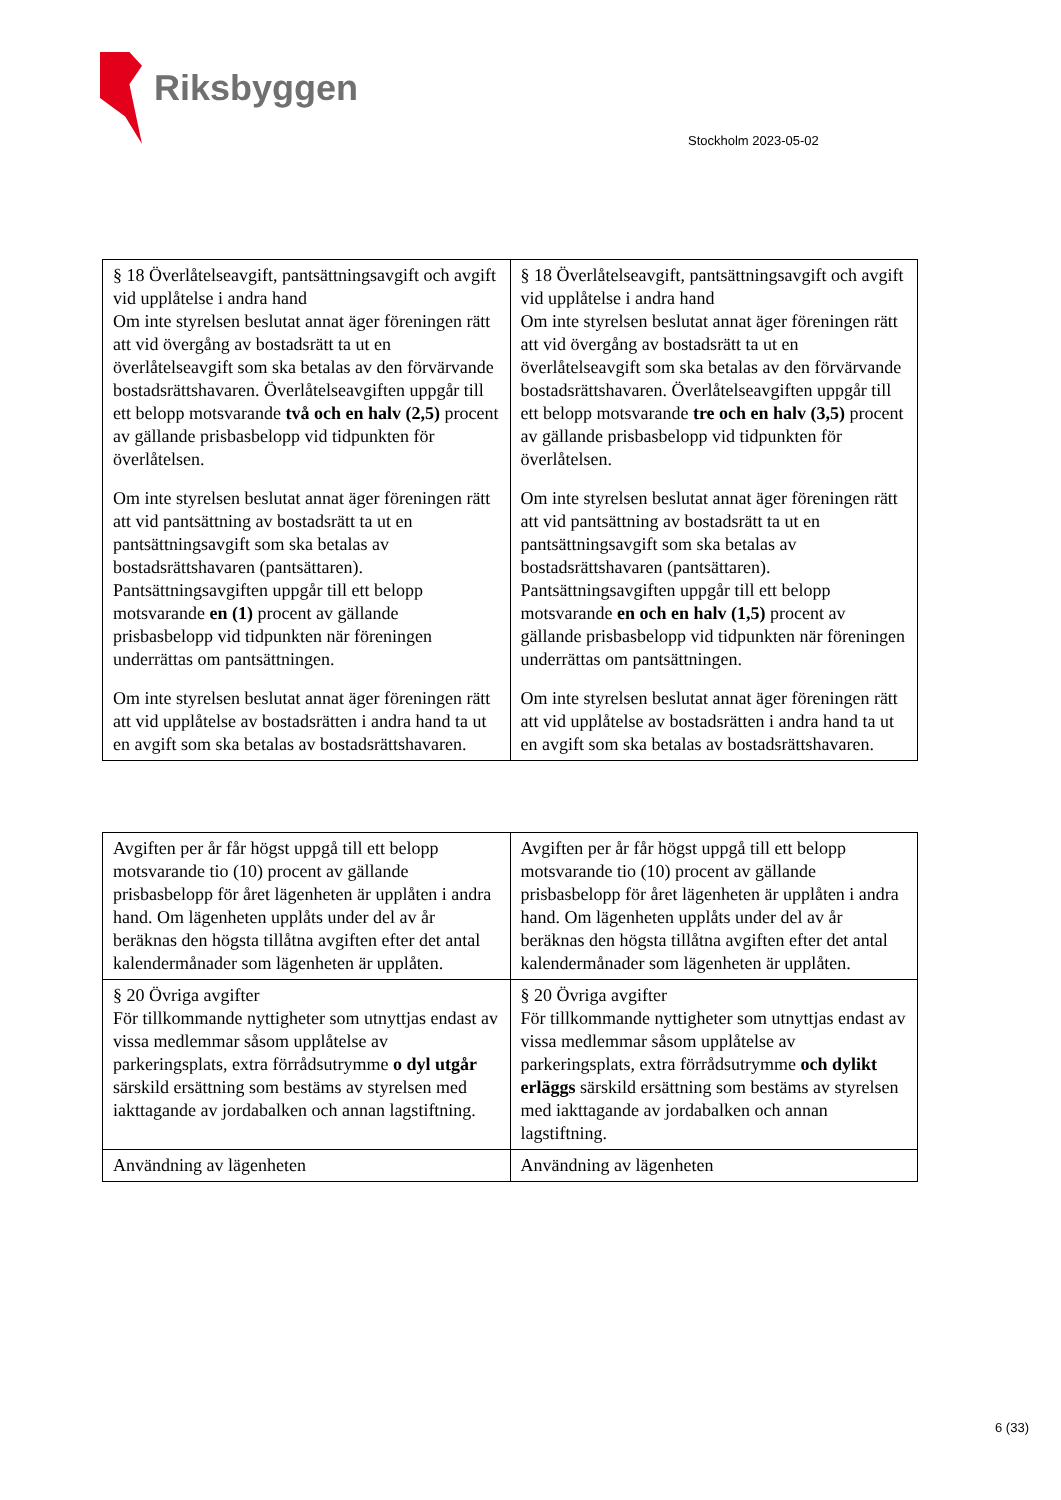Riksbyggen
Stockholm 2023-05-02
| § 18 Överlåtelseavgift, pantsättningsavgift och avgift vid upplåtelse i andra hand Om inte styrelsen beslutat annat äger föreningen rätt att vid övergång av bostadsrätt ta ut en överlåtelseavgift som ska betalas av den förvärvande bostadsrättshavaren. Överlåtelseavgiften uppgår till ett belopp motsvarande två och en halv (2,5) procent av gällande prisbasbelopp vid tidpunkten för överlåtelsen. Om inte styrelsen beslutat annat äger föreningen rätt att vid pantsättning av bostadsrätt ta ut en pantsättningsavgift som ska betalas av bostadsrättshavaren (pantsättaren). Pantsättningsavgiften uppgår till ett belopp motsvarande en (1) procent av gällande prisbasbelopp vid tidpunkten när föreningen underrättas om pantsättningen. Om inte styrelsen beslutat annat äger föreningen rätt att vid upplåtelse av bostadsrätten i andra hand ta ut en avgift som ska betalas av bostadsrättshavaren. | § 18 Överlåtelseavgift, pantsättningsavgift och avgift vid upplåtelse i andra hand Om inte styrelsen beslutat annat äger föreningen rätt att vid övergång av bostadsrätt ta ut en överlåtelseavgift som ska betalas av den förvärvande bostadsrättshavaren. Överlåtelseavgiften uppgår till ett belopp motsvarande tre och en halv (3,5) procent av gällande prisbasbelopp vid tidpunkten för överlåtelsen. Om inte styrelsen beslutat annat äger föreningen rätt att vid pantsättning av bostadsrätt ta ut en pantsättningsavgift som ska betalas av bostadsrättshavaren (pantsättaren). Pantsättningsavgiften uppgår till ett belopp motsvarande en och en halv (1,5) procent av gällande prisbasbelopp vid tidpunkten när föreningen underrättas om pantsättningen. Om inte styrelsen beslutat annat äger föreningen rätt att vid upplåtelse av bostadsrätten i andra hand ta ut en avgift som ska betalas av bostadsrättshavaren. |
| Avgiften per år får högst uppgå till ett belopp motsvarande tio (10) procent av gällande prisbasbelopp för året lägenheten är upplåten i andra hand. Om lägenheten upplåts under del av år beräknas den högsta tillåtna avgiften efter det antal kalendermånader som lägenheten är upplåten. | Avgiften per år får högst uppgå till ett belopp motsvarande tio (10) procent av gällande prisbasbelopp för året lägenheten är upplåten i andra hand. Om lägenheten upplåts under del av år beräknas den högsta tillåtna avgiften efter det antal kalendermånader som lägenheten är upplåten. |
| § 20 Övriga avgifter För tillkommande nyttigheter som utnyttjas endast av vissa medlemmar såsom upplåtelse av parkeringsplats, extra förrådsutrymme o dyl utgår särskild ersättning som bestäms av styrelsen med iakttagande av jordabalken och annan lagstiftning. | § 20 Övriga avgifter För tillkommande nyttigheter som utnyttjas endast av vissa medlemmar såsom upplåtelse av parkeringsplats, extra förrådsutrymme och dylikt erläggs särskild ersättning som bestäms av styrelsen med iakttagande av jordabalken och annan lagstiftning. |
| Användning av lägenheten | Användning av lägenheten |
6 (33)